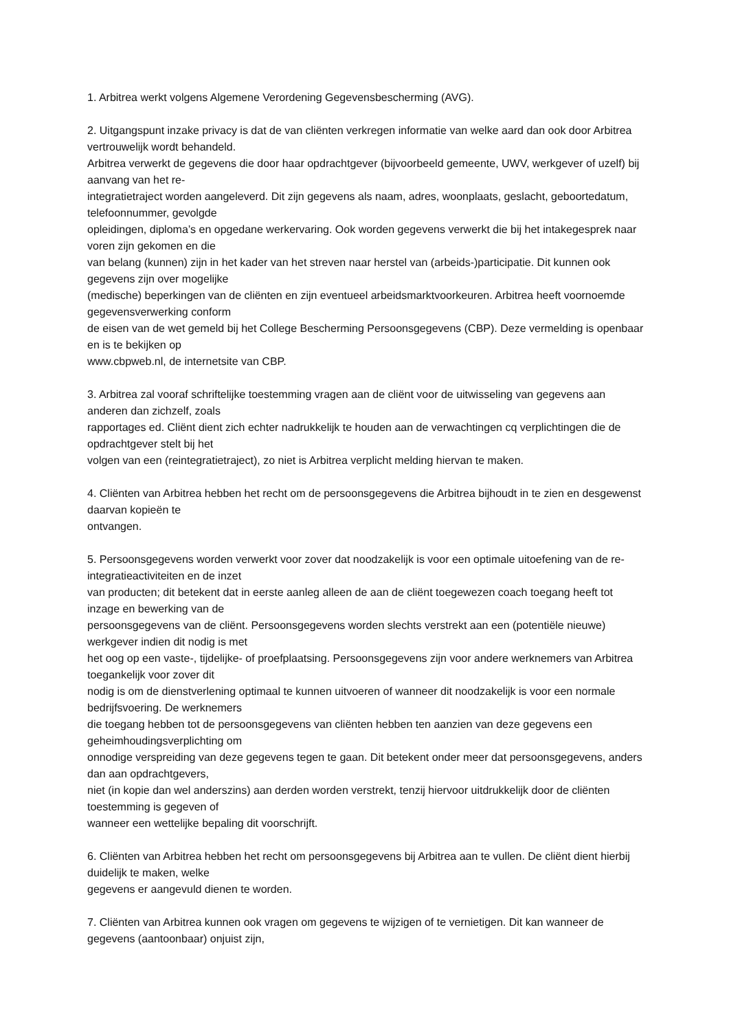1. Arbitrea werkt volgens Algemene Verordening Gegevensbescherming (AVG).
2. Uitgangspunt inzake privacy is dat de van cliënten verkregen informatie van welke aard dan ook door Arbitrea vertrouwelijk wordt behandeld.
Arbitrea verwerkt de gegevens die door haar opdrachtgever (bijvoorbeeld gemeente, UWV, werkgever of uzelf) bij aanvang van het re-
integratietraject worden aangeleverd. Dit zijn gegevens als naam, adres, woonplaats, geslacht, geboortedatum, telefoonnummer, gevolgde
opleidingen, diploma’s en opgedane werkervaring. Ook worden gegevens verwerkt die bij het intakegesprek naar voren zijn gekomen en die
van belang (kunnen) zijn in het kader van het streven naar herstel van (arbeids-)participatie. Dit kunnen ook gegevens zijn over mogelijke
(medische) beperkingen van de cliënten en zijn eventueel arbeidsmarktvoorkeuren. Arbitrea heeft voornoemde gegevensverwerking conform
de eisen van de wet gemeld bij het College Bescherming Persoonsgegevens (CBP). Deze vermelding is openbaar en is te bekijken op
www.cbpweb.nl, de internetsite van CBP.
3. Arbitrea zal vooraf schriftelijke toestemming vragen aan de cliënt voor de uitwisseling van gegevens aan anderen dan zichzelf, zoals
rapportages ed. Cliënt dient zich echter nadrukkelijk te houden aan de verwachtingen cq verplichtingen die de opdrachtgever stelt bij het
volgen van een (reintegratietraject), zo niet is Arbitrea verplicht melding hiervan te maken.
4. Cliënten van Arbitrea hebben het recht om de persoonsgegevens die Arbitrea bijhoudt in te zien en desgewenst daarvan kopieën te
ontvangen.
5. Persoonsgegevens worden verwerkt voor zover dat noodzakelijk is voor een optimale uitoefening van de re-integratieactiviteiten en de inzet
van producten; dit betekent dat in eerste aanleg alleen de aan de cliënt toegewezen coach toegang heeft tot inzage en bewerking van de
persoonsgegevens van de cliënt. Persoonsgegevens worden slechts verstrekt aan een (potentiële nieuwe) werkgever indien dit nodig is met
het oog op een vaste-, tijdelijke- of proefplaatsing. Persoonsgegevens zijn voor andere werknemers van Arbitrea toegankelijk voor zover dit
nodig is om de dienstverlening optimaal te kunnen uitvoeren of wanneer dit noodzakelijk is voor een normale bedrijfsvoering. De werknemers
die toegang hebben tot de persoonsgegevens van cliënten hebben ten aanzien van deze gegevens een geheimhoudingsverplichting om
onnodige verspreiding van deze gegevens tegen te gaan. Dit betekent onder meer dat persoonsgegevens, anders dan aan opdrachtgevers,
niet (in kopie dan wel anderszins) aan derden worden verstrekt, tenzij hiervoor uitdrukkelijk door de cliënten toestemming is gegeven of
wanneer een wettelijke bepaling dit voorschrijft.
6. Cliënten van Arbitrea hebben het recht om persoonsgegevens bij Arbitrea aan te vullen. De cliënt dient hierbij duidelijk te maken, welke
gegevens er aangevuld dienen te worden.
7. Cliënten van Arbitrea kunnen ook vragen om gegevens te wijzigen of te vernietigen. Dit kan wanneer de gegevens (aantoonbaar) onjuist zijn,